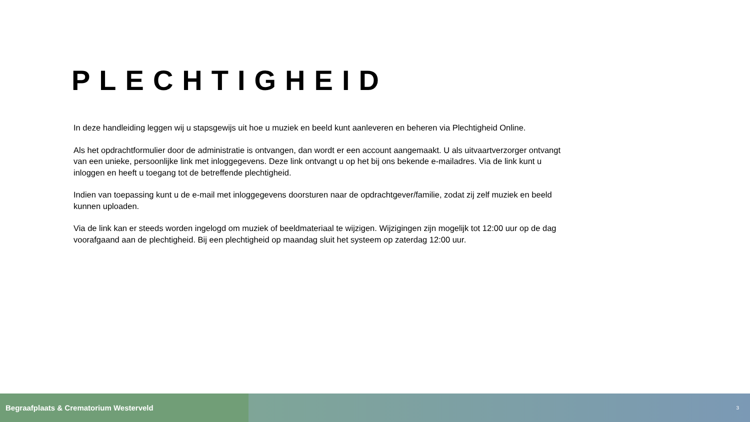PLECHTIGHEID
In deze handleiding leggen wij u stapsgewijs uit hoe u muziek en beeld kunt aanleveren en beheren via Plechtigheid Online.
Als het opdrachtformulier door de administratie is ontvangen, dan wordt er een account aangemaakt. U als uitvaartverzorger ontvangt van een unieke, persoonlijke link met inloggegevens. Deze link ontvangt u op het bij ons bekende e-mailadres. Via de link kunt u inloggen en heeft u toegang tot de betreffende plechtigheid.
Indien van toepassing kunt u de e-mail met inloggegevens doorsturen naar de opdrachtgever/familie, zodat zij zelf muziek en beeld kunnen uploaden.
Via de link kan er steeds worden ingelogd om muziek of beeldmateriaal te wijzigen. Wijzigingen zijn mogelijk tot 12:00 uur op de dag voorafgaand aan de plechtigheid. Bij een plechtigheid op maandag sluit het systeem op zaterdag 12:00 uur.
Begraafplaats & Crematorium Westerveld
3